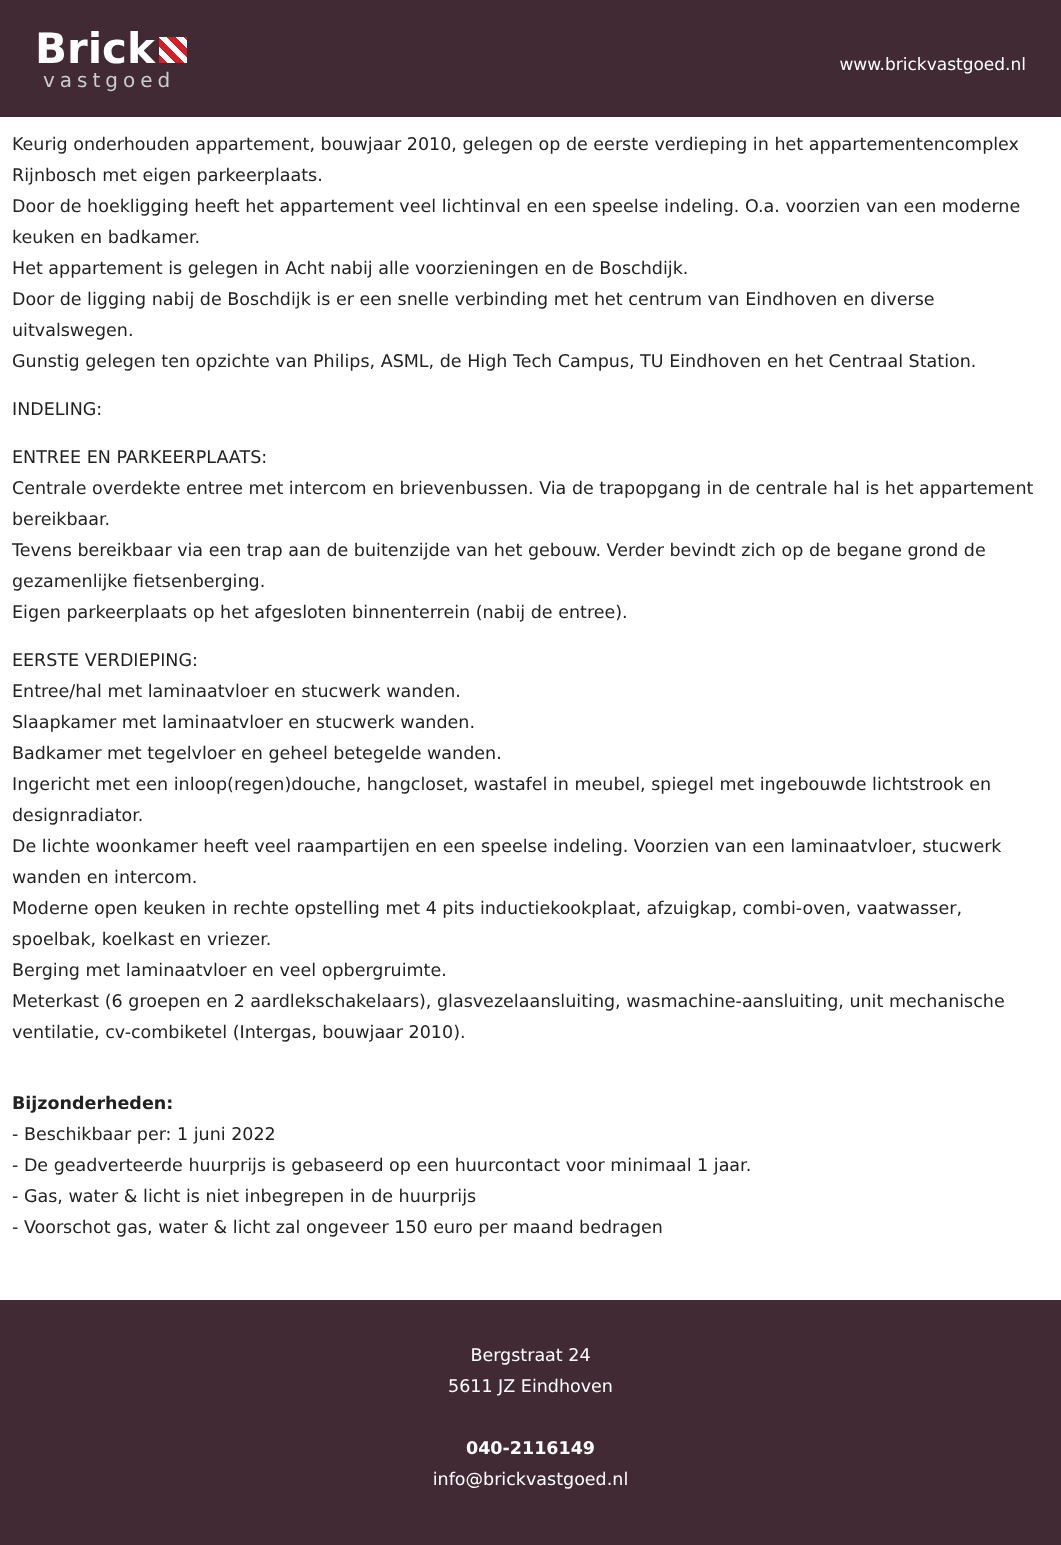Brick
vastgoed
www.brickvastgoed.nl
Keurig onderhouden appartement, bouwjaar 2010, gelegen op de eerste verdieping in het appartementencomplex Rijnbosch met eigen parkeerplaats.
Door de hoekligging heeft het appartement veel lichtinval en een speelse indeling. O.a. voorzien van een moderne keuken en badkamer.
Het appartement is gelegen in Acht nabij alle voorzieningen en de Boschdijk.
Door de ligging nabij de Boschdijk is er een snelle verbinding met het centrum van Eindhoven en diverse uitvalswegen.
Gunstig gelegen ten opzichte van Philips, ASML, de High Tech Campus, TU Eindhoven en het Centraal Station.
INDELING:
ENTREE EN PARKEERPLAATS:
Centrale overdekte entree met intercom en brievenbussen. Via de trapopgang in de centrale hal is het appartement bereikbaar.
Tevens bereikbaar via een trap aan de buitenzijde van het gebouw. Verder bevindt zich op de begane grond de gezamenlijke fietsenberging.
Eigen parkeerplaats op het afgesloten binnenterrein (nabij de entree).
EERSTE VERDIEPING:
Entree/hal met laminaatvloer en stucwerk wanden.
Slaapkamer met laminaatvloer en stucwerk wanden.
Badkamer met tegelvloer en geheel betegelde wanden.
Ingericht met een inloop(regen)douche, hangcloset, wastafel in meubel, spiegel met ingebouwde lichtstrook en designradiator.
De lichte woonkamer heeft veel raampartijen en een speelse indeling. Voorzien van een laminaatvloer, stucwerk wanden en intercom.
Moderne open keuken in rechte opstelling met 4 pits inductiekookplaat, afzuigkap, combi-oven, vaatwasser, spoelbak, koelkast en vriezer.
Berging met laminaatvloer en veel opbergruimte.
Meterkast (6 groepen en 2 aardlekschakelaars), glasvezelaansluiting, wasmachine-aansluiting, unit mechanische ventilatie, cv-combiketel (Intergas, bouwjaar 2010).
Bijzonderheden:
- Beschikbaar per: 1 juni 2022
- De geadverteerde huurprijs is gebaseerd op een huurcontact voor minimaal 1 jaar.
- Gas, water & licht is niet inbegrepen in de huurprijs
- Voorschot gas, water & licht zal ongeveer 150 euro per maand bedragen
Bergstraat 24
5611 JZ Eindhoven
040-2116149
info@brickvastgoed.nl